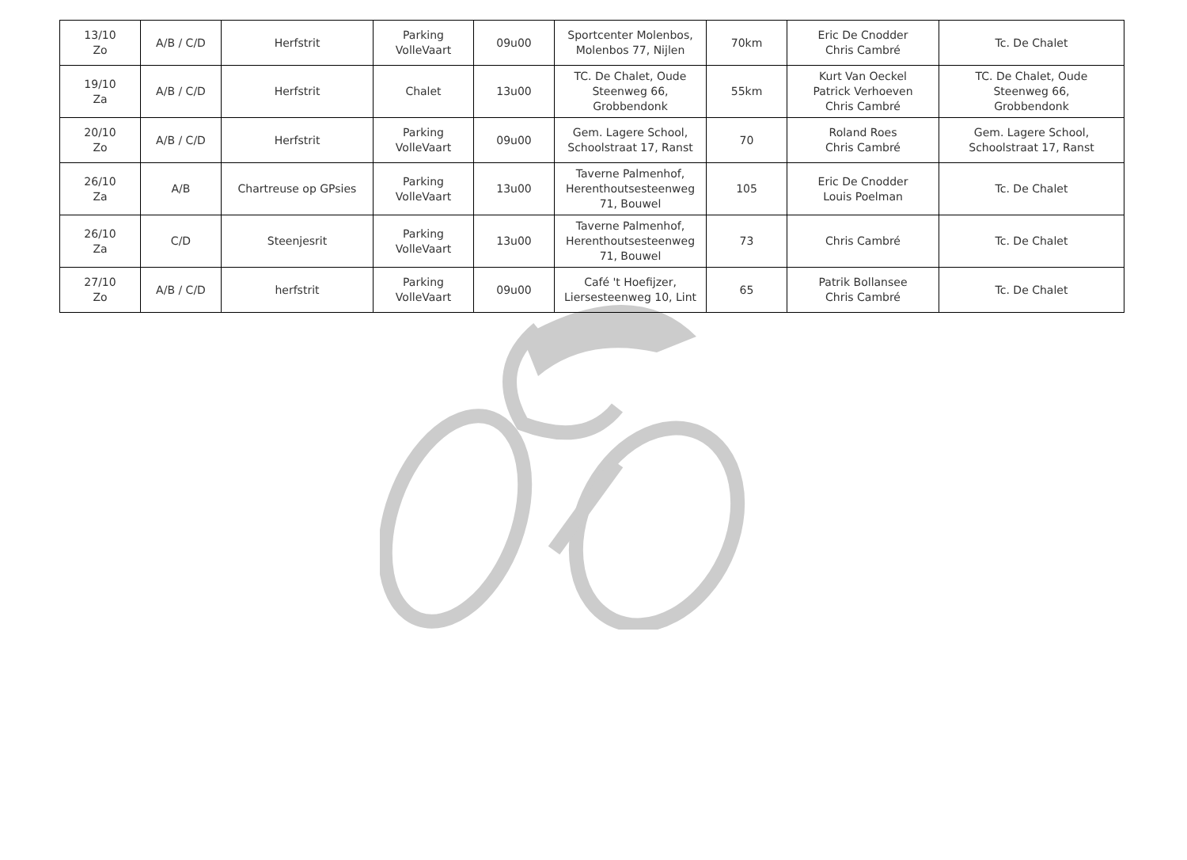| 13/10 Zo | A/B / C/D | Herfstrit | Parking VolleVaart | 09u00 | Sportcenter Molenbos, Molenbos 77, Nijlen | 70km | Eric De Cnodder Chris Cambré | Tc. De Chalet |
| 19/10 Za | A/B / C/D | Herfstrit | Chalet | 13u00 | TC. De Chalet, Oude Steenweg 66, Grobbendonk | 55km | Kurt Van Oeckel Patrick Verhoeven Chris Cambré | TC. De Chalet, Oude Steenweg 66, Grobbendonk |
| 20/10 Zo | A/B / C/D | Herfstrit | Parking VolleVaart | 09u00 | Gem. Lagere School, Schoolstraat 17, Ranst | 70 | Roland Roes Chris Cambré | Gem. Lagere School, Schoolstraat 17, Ranst |
| 26/10 Za | A/B | Chartreuse op GPsies | Parking VolleVaart | 13u00 | Taverne Palmenhof, Herenthoutsesteenweg 71, Bouwel | 105 | Eric De Cnodder Louis Poelman | Tc. De Chalet |
| 26/10 Za | C/D | Steenjesrit | Parking VolleVaart | 13u00 | Taverne Palmenhof, Herenthoutsesteenweg 71, Bouwel | 73 | Chris Cambré | Tc. De Chalet |
| 27/10 Zo | A/B / C/D | herfstrit | Parking VolleVaart | 09u00 | Café 't Hoefijzer, Liersesteenweg 10, Lint | 65 | Patrik Bollansee Chris Cambré | Tc. De Chalet |